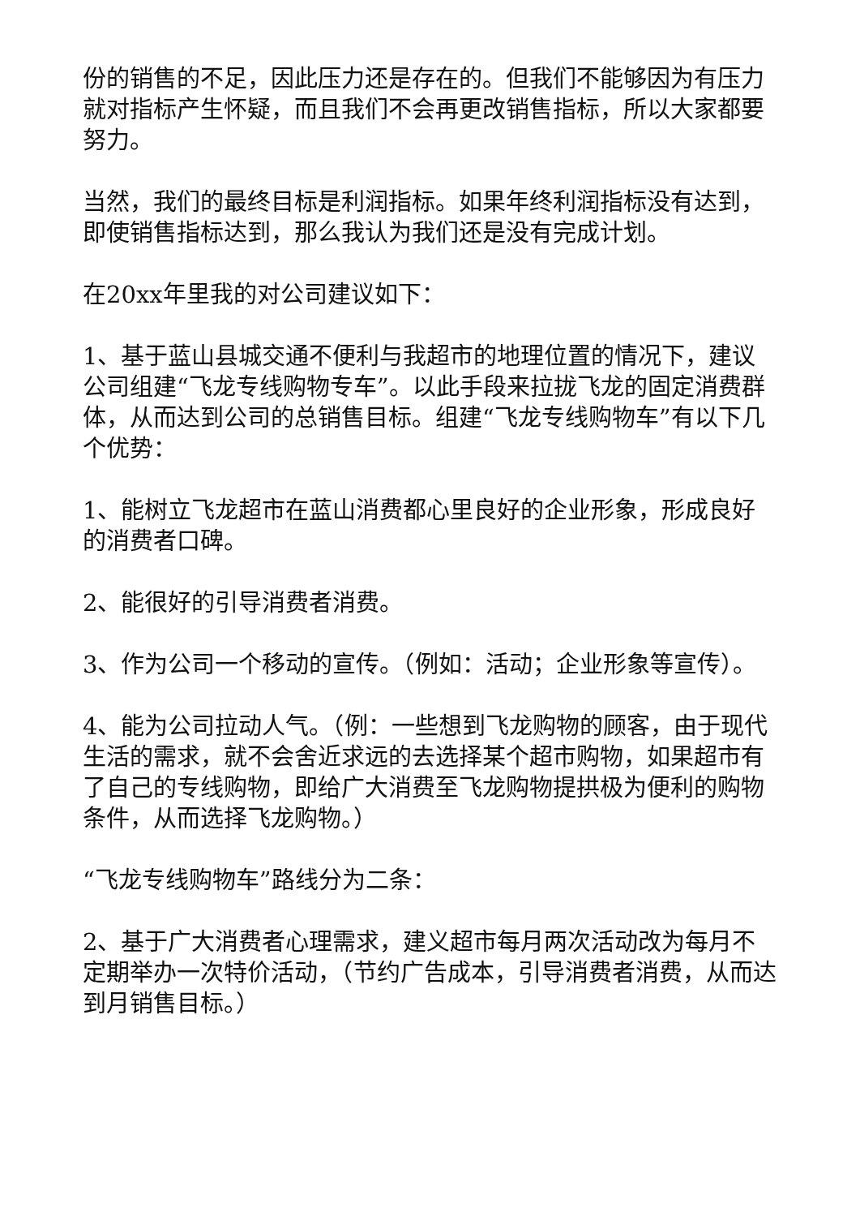份的销售的不足，因此压力还是存在的。但我们不能够因为有压力就对指标产生怀疑，而且我们不会再更改销售指标，所以大家都要努力。
当然，我们的最终目标是利润指标。如果年终利润指标没有达到，即使销售指标达到，那么我认为我们还是没有完成计划。
在20xx年里我的对公司建议如下：
1、基于蓝山县城交通不便利与我超市的地理位置的情况下，建议公司组建“飞龙专线购物专车”。以此手段来拉拢飞龙的固定消费群体，从而达到公司的总销售目标。组建“飞龙专线购物车”有以下几个优势：
1、能树立飞龙超市在蓝山消费都心里良好的企业形象，形成良好的消费者口碑。
2、能很好的引导消费者消费。
3、作为公司一个移动的宣传。（例如：活动；企业形象等宣传）。
4、能为公司拉动人气。（例：一些想到飞龙购物的顾客，由于现代生活的需求，就不会舍近求远的去选择某个超市购物，如果超市有了自己的专线购物，即给广大消费至飞龙购物提拱极为便利的购物条件，从而选择飞龙购物。）
“飞龙专线购物车”路线分为二条：
2、基于广大消费者心理需求，建义超市每月两次活动改为每月不定期举办一次特价活动，（节约广告成本，引导消费者消费，从而达到月销售目标。）